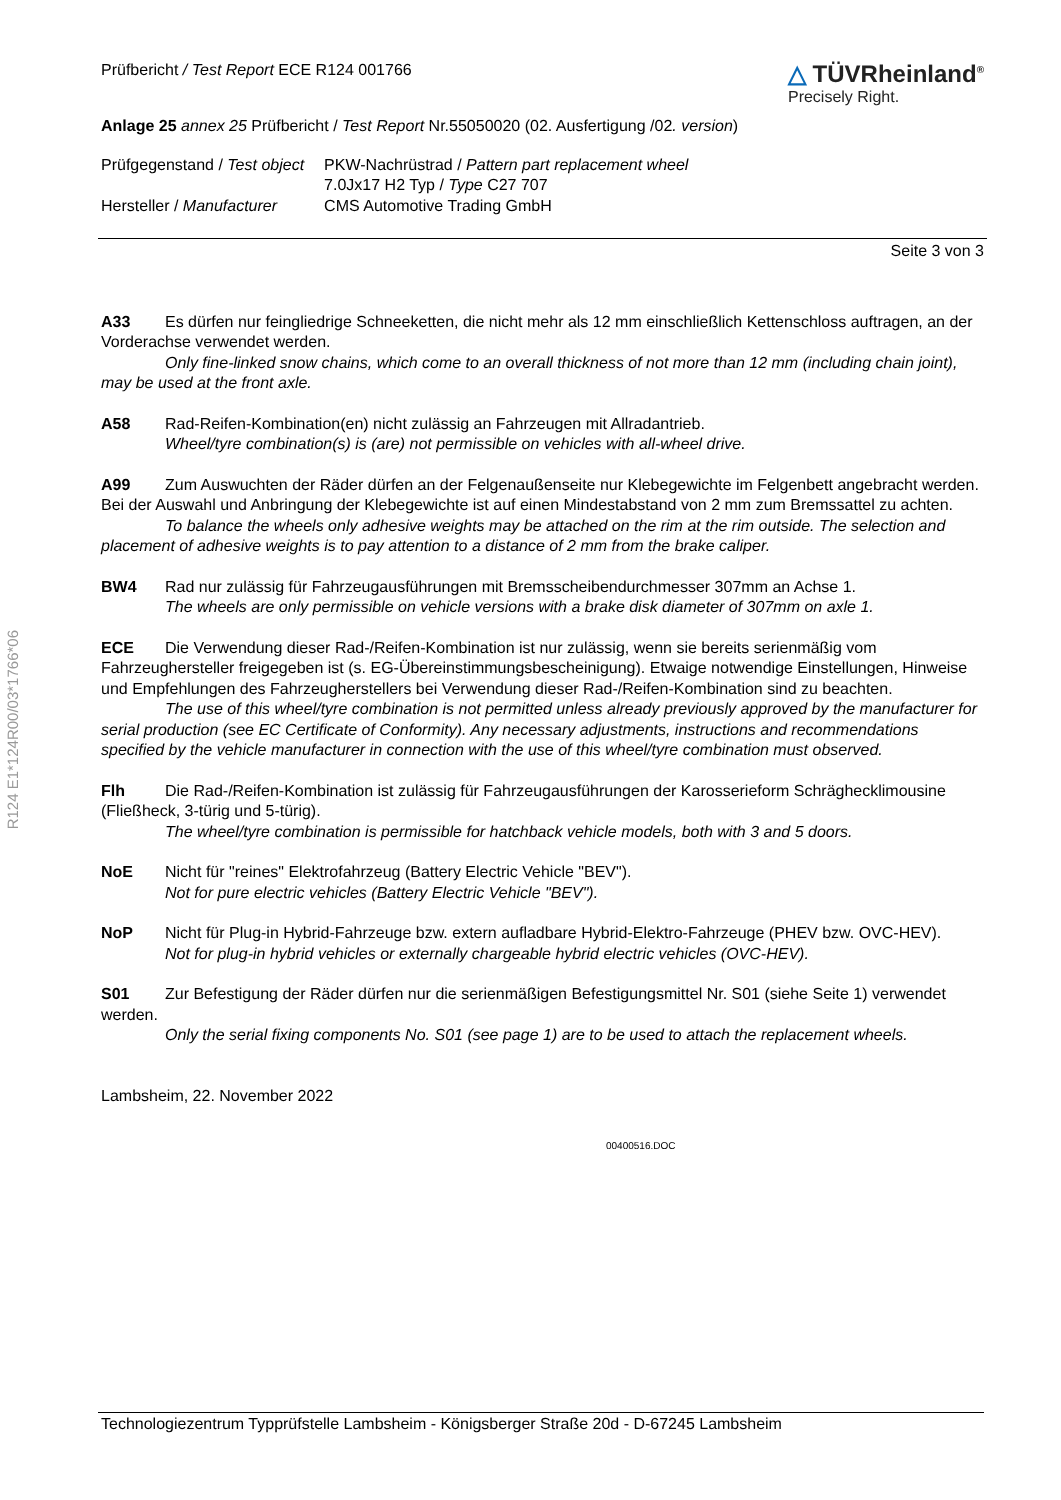Prüfbericht / Test Report ECE R124 001766
△ TÜVRheinland<sup>®</sup>
Precisely Right.
Anlage 25 annex 25 Prüfbericht / Test Report Nr.55050020 (02. Ausfertigung /02. version)
| Prüfgegenstand / Test object | PKW-Nachrüstrad / Pattern part replacement wheel 7.0Jx17 H2 Typ / Type C27 707 |
| Hersteller / Manufacturer | CMS Automotive Trading GmbH |
Seite 3 von 3
A33 Es dürfen nur feingliedrige Schneeketten, die nicht mehr als 12 mm einschließlich Kettenschloss auftragen, an der Vorderachse verwendet werden.
Only fine-linked snow chains, which come to an overall thickness of not more than 12 mm (including chain joint), may be used at the front axle.
A58 Rad-Reifen-Kombination(en) nicht zulässig an Fahrzeugen mit Allradantrieb.
Wheel/tyre combination(s) is (are) not permissible on vehicles with all-wheel drive.
A99 Zum Auswuchten der Räder dürfen an der Felgenaußenseite nur Klebegewichte im Felgenbett angebracht werden. Bei der Auswahl und Anbringung der Klebegewichte ist auf einen Mindestabstand von 2 mm zum Bremssattel zu achten.
To balance the wheels only adhesive weights may be attached on the rim at the rim outside. The selection and placement of adhesive weights is to pay attention to a distance of 2 mm from the brake caliper.
BW4 Rad nur zulässig für Fahrzeugausführungen mit Bremsscheibendurchmesser 307mm an Achse 1.
The wheels are only permissible on vehicle versions with a brake disk diameter of 307mm on axle 1.
ECE Die Verwendung dieser Rad-/Reifen-Kombination ist nur zulässig, wenn sie bereits serienmäßig vom Fahrzeughersteller freigegeben ist (s. EG-Übereinstimmungsbescheinigung). Etwaige notwendige Einstellungen, Hinweise und Empfehlungen des Fahrzeugherstellers bei Verwendung dieser Rad-/Reifen-Kombination sind zu beachten.
The use of this wheel/tyre combination is not permitted unless already previously approved by the manufacturer for serial production (see EC Certificate of Conformity). Any necessary adjustments, instructions and recommendations specified by the vehicle manufacturer in connection with the use of this wheel/tyre combination must observed.
Flh Die Rad-/Reifen-Kombination ist zulässig für Fahrzeugausführungen der Karosserieform Schrägheck­limousine (Fließheck, 3-türig und 5-türig).
The wheel/tyre combination is permissible for hatchback vehicle models, both with 3 and 5 doors.
NoE Nicht für "reines" Elektrofahrzeug (Battery Electric Vehicle "BEV").
Not for pure electric vehicles (Battery Electric Vehicle "BEV").
NoP Nicht für Plug-in Hybrid-Fahrzeuge bzw. extern aufladbare Hybrid-Elektro-Fahrzeuge (PHEV bzw. OVC-HEV).
Not for plug-in hybrid vehicles or externally chargeable hybrid electric vehicles (OVC-HEV).
S01 Zur Befestigung der Räder dürfen nur die serienmäßigen Befestigungsmittel Nr. S01 (siehe Seite 1) verwendet werden.
Only the serial fixing components No. S01 (see page 1) are to be used to attach the replacement wheels.
Lambsheim, 22. November 2022
00400516.DOC
R124 E1*124R00/03*1766*06
Technologiezentrum Typprüfstelle Lambsheim - Königsberger Straße 20d - D-67245 Lambsheim